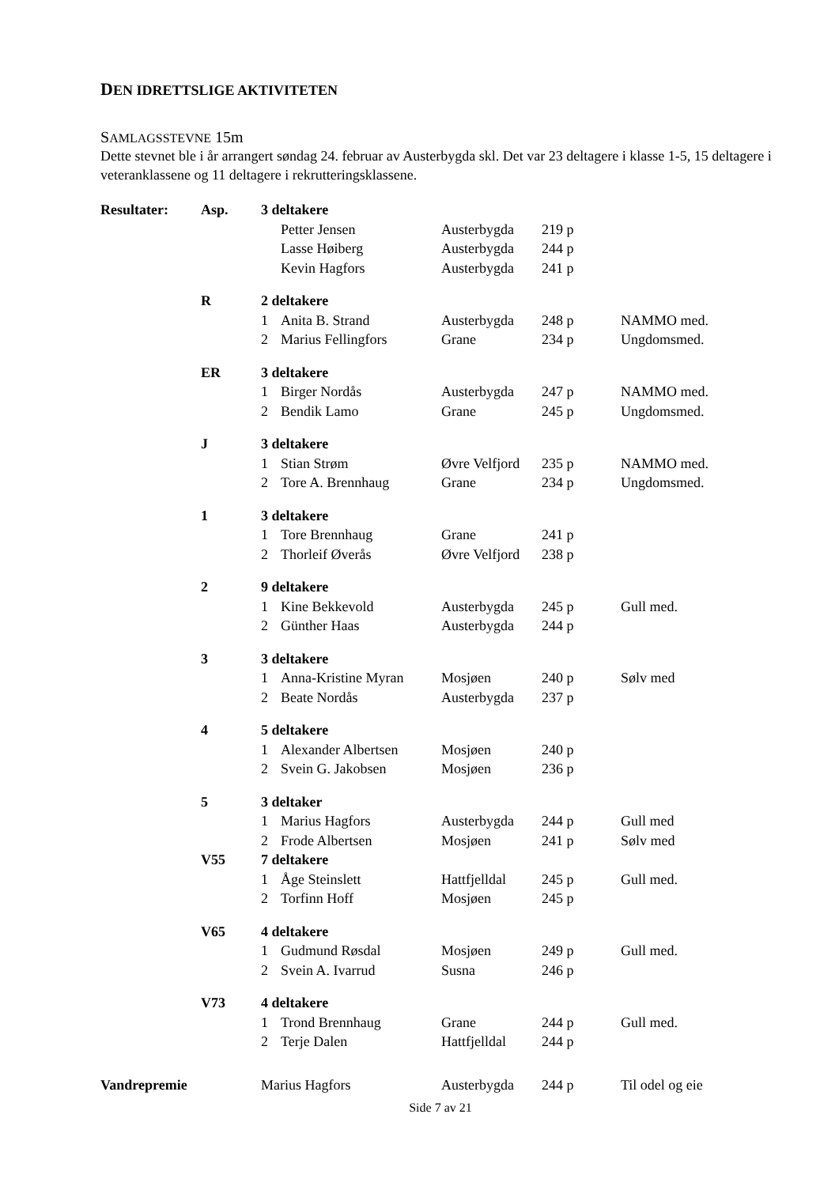DEN IDRETTSLIGE AKTIVITETEN
SAMLAGSSTEVNE 15m
Dette stevnet ble i år arrangert søndag 24. februar av Austerbygda skl. Det var 23 deltagere i klasse 1-5, 15 deltagere i veteranklassene og 11 deltagere i rekrutteringsklassene.
| Resultater: | Asp. | 3 deltakere | | | | |
| | | | Petter Jensen | Austerbygda | 219 p | |
| | | | Lasse Høiberg | Austerbygda | 244 p | |
| | | | Kevin Hagfors | Austerbygda | 241 p | |
| | R | 2 deltakere | | | | |
| | | 1 | Anita B. Strand | Austerbygda | 248 p | NAMMO med. |
| | | 2 | Marius Fellingfors | Grane | 234 p | Ungdomsmed. |
| | ER | 3 deltakere | | | | |
| | | 1 | Birger Nordås | Austerbygda | 247 p | NAMMO med. |
| | | 2 | Bendik Lamo | Grane | 245 p | Ungdomsmed. |
| | J | 3 deltakere | | | | |
| | | 1 | Stian Strøm | Øvre Velfjord | 235 p | NAMMO med. |
| | | 2 | Tore A. Brennhaug | Grane | 234 p | Ungdomsmed. |
| | 1 | 3 deltakere | | | | |
| | | 1 | Tore Brennhaug | Grane | 241 p | |
| | | 2 | Thorleif Øverås | Øvre Velfjord | 238 p | |
| | 2 | 9 deltakere | | | | |
| | | 1 | Kine Bekkevold | Austerbygda | 245 p | Gull med. |
| | | 2 | Günther Haas | Austerbygda | 244 p | |
| | 3 | 3 deltakere | | | | |
| | | 1 | Anna-Kristine Myran | Mosjøen | 240 p | Sølv med |
| | | 2 | Beate Nordås | Austerbygda | 237 p | |
| | 4 | 5 deltakere | | | | |
| | | 1 | Alexander Albertsen | Mosjøen | 240 p | |
| | | 2 | Svein G. Jakobsen | Mosjøen | 236 p | |
| | 5 | 3 deltaker | | | | |
| | | 1 | Marius Hagfors | Austerbygda | 244 p | Gull med |
| | | 2 | Frode Albertsen | Mosjøen | 241 p | Sølv med |
| | V55 | 7 deltakere | | | | |
| | | 1 | Åge Steinslett | Hattfjelldal | 245 p | Gull med. |
| | | 2 | Torfinn Hoff | Mosjøen | 245 p | |
| | V65 | 4 deltakere | | | | |
| | | 1 | Gudmund Røsdal | Mosjøen | 249 p | Gull med. |
| | | 2 | Svein A. Ivarrud | Susna | 246 p | |
| | V73 | 4 deltakere | | | | |
| | | 1 | Trond Brennhaug | Grane | 244 p | Gull med. |
| | | 2 | Terje Dalen | Hattfjelldal | 244 p | |
| Vandrepremie | | Marius Hagfors | | Austerbygda | 244 p | Til odel og eie |
Side 7 av 21